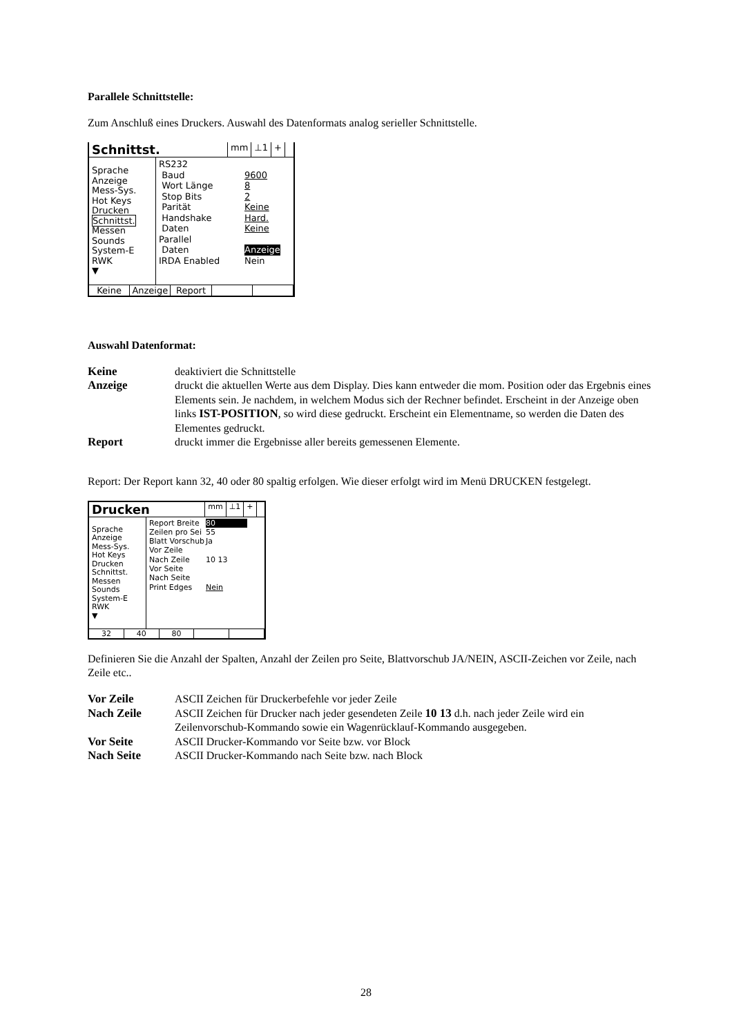Parallele Schnittstelle:
Zum Anschluß eines Druckers. Auswahl des Datenformats analog serieller Schnittstelle.
Schnittst. mm ⊥1 +
Sprache
Anzeige
Mess-Sys.
Hot Keys
Drucken
Schnittst.
Messen
Sounds
System-E
RWK
▼
RS232
Baud 9600
Wort Länge 8
Stop Bits 2
Parität Keine
Handshake Hard.
Daten Keine
Parallel
Daten Anzeige
IRDA Enabled Nein
Keine Anzeige Report
Auswahl Datenformat:
Keine deaktiviert die Schnittstelle Anzeige druckt die aktuellen Werte aus dem Display. Dies kann entweder die mom. Position oder das Ergebnis eines Elements sein. Je nachdem, in welchem Modus sich der Rechner befindet. Erscheint in der Anzeige oben links IST-POSITION, so wird diese gedruckt. Erscheint ein Elementname, so werden die Daten des Elementes gedruckt. Report druckt immer die Ergebnisse aller bereits gemessenen Elemente.
Report: Der Report kann 32, 40 oder 80 spaltig erfolgen. Wie dieser erfolgt wird im Menü DRUCKEN festgelegt.
Drucken mm ⊥1 +
Sprache
Anzeige
Mess-Sys.
Hot Keys
Drucken
Schnittst.
Messen
Sounds
System-E
RWK
▼
Report Breite 80
Zeilen pro Sei 55
Blatt Vorschub Ja
Vor Zeile
Nach Zeile 10 13
Vor Seite
Nach Seite
Print Edges Nein
32 40 80
Definieren Sie die Anzahl der Spalten, Anzahl der Zeilen pro Seite, Blattvorschub JA/NEIN, ASCII-Zeichen vor Zeile, nach Zeile etc..
Vor Zeile ASCII Zeichen für Druckerbefehle vor jeder Zeile Nach Zeile ASCII Zeichen für Drucker nach jeder gesendeten Zeile 10 13 d.h. nach jeder Zeile wird ein Zeilenvorschub-Kommando sowie ein Wagenrücklauf-Kommando ausgegeben. Vor Seite ASCII Drucker-Kommando vor Seite bzw. vor Block Nach Seite ASCII Drucker-Kommando nach Seite bzw. nach Block
28